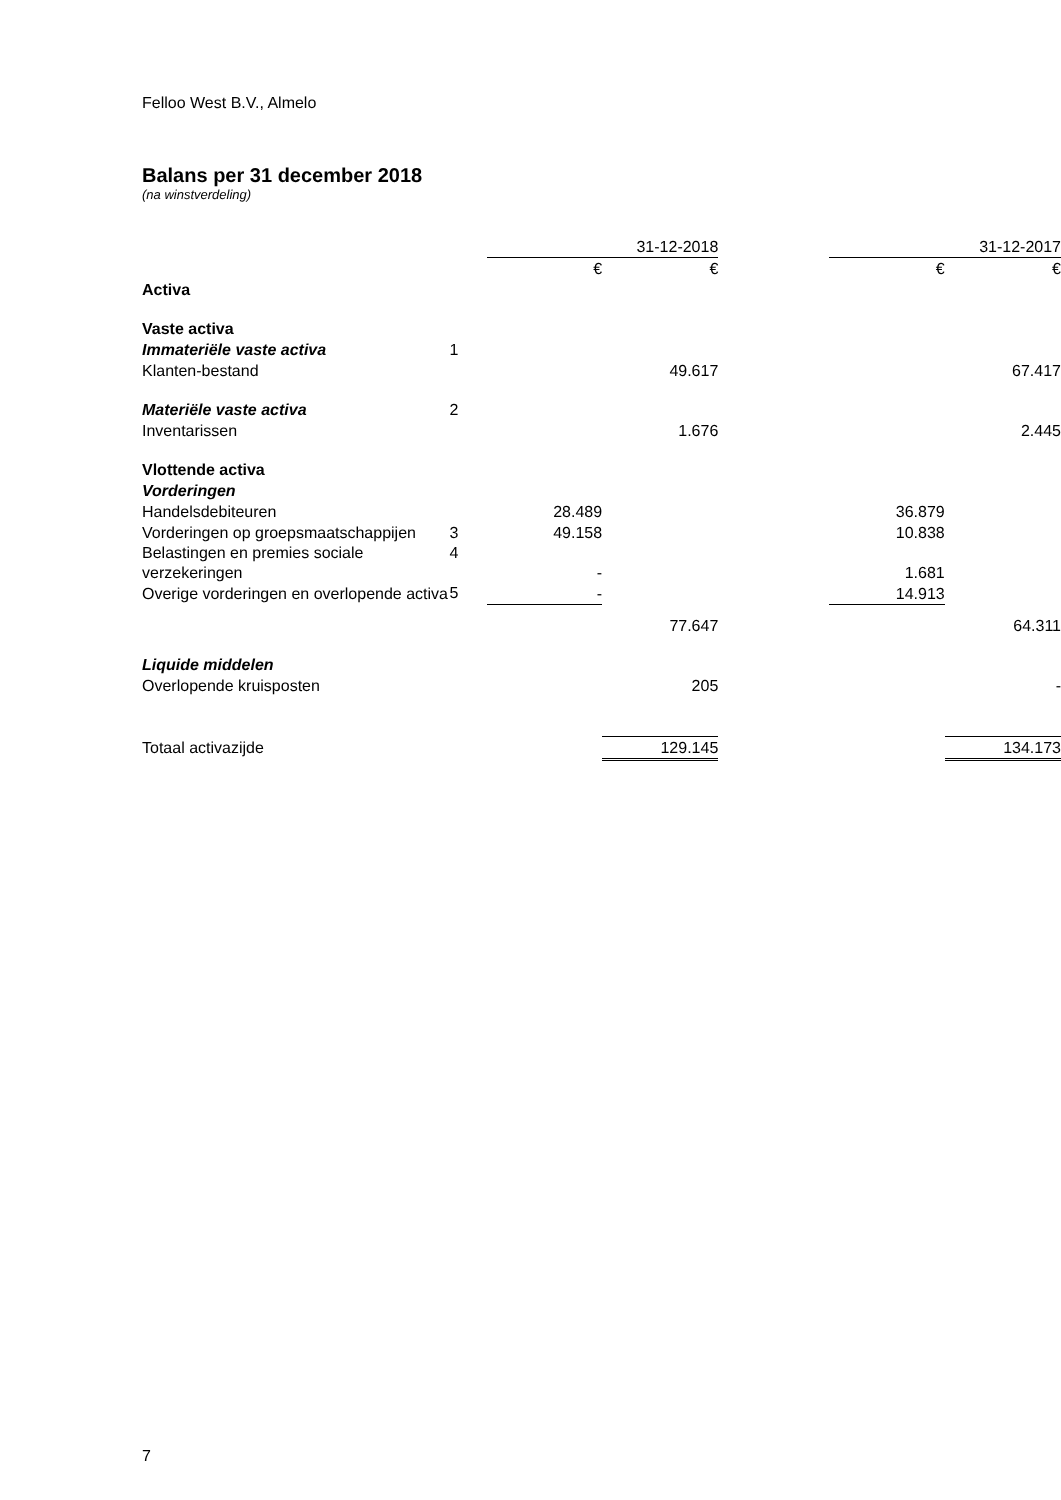Felloo West B.V., Almelo
Balans per 31 december 2018
(na winstverdeling)
| | | 31-12-2018 | | | 31-12-2017 | |
| --- | --- | --- | --- | --- | --- | --- |
| | | € | € | | € | € |
| Activa | | | | | | |
| Vaste activa | | | | | | |
| Immateriële vaste activa | 1 | | | | | |
| Klanten-bestand | | | 49.617 | | | 67.417 |
| Materiële vaste activa | 2 | | | | | |
| Inventarissen | | | 1.676 | | | 2.445 |
| Vlottende activa | | | | | | |
| Vorderingen | | | | | | |
| Handelsdebiteuren | | 28.489 | | | 36.879 | |
| Vorderingen op groepsmaatschappijen | 3 | 49.158 | | | 10.838 | |
| Belastingen en premies sociale verzekeringen | 4 | - | | | 1.681 | |
| Overige vorderingen en overlopende activa | 5 | - | | | 14.913 | |
| | | | 77.647 | | | 64.311 |
| Liquide middelen | | | | | | |
| Overlopende kruisposten | | | 205 | | | - |
| Totaal activazijde | | | 129.145 | | | 134.173 |
7